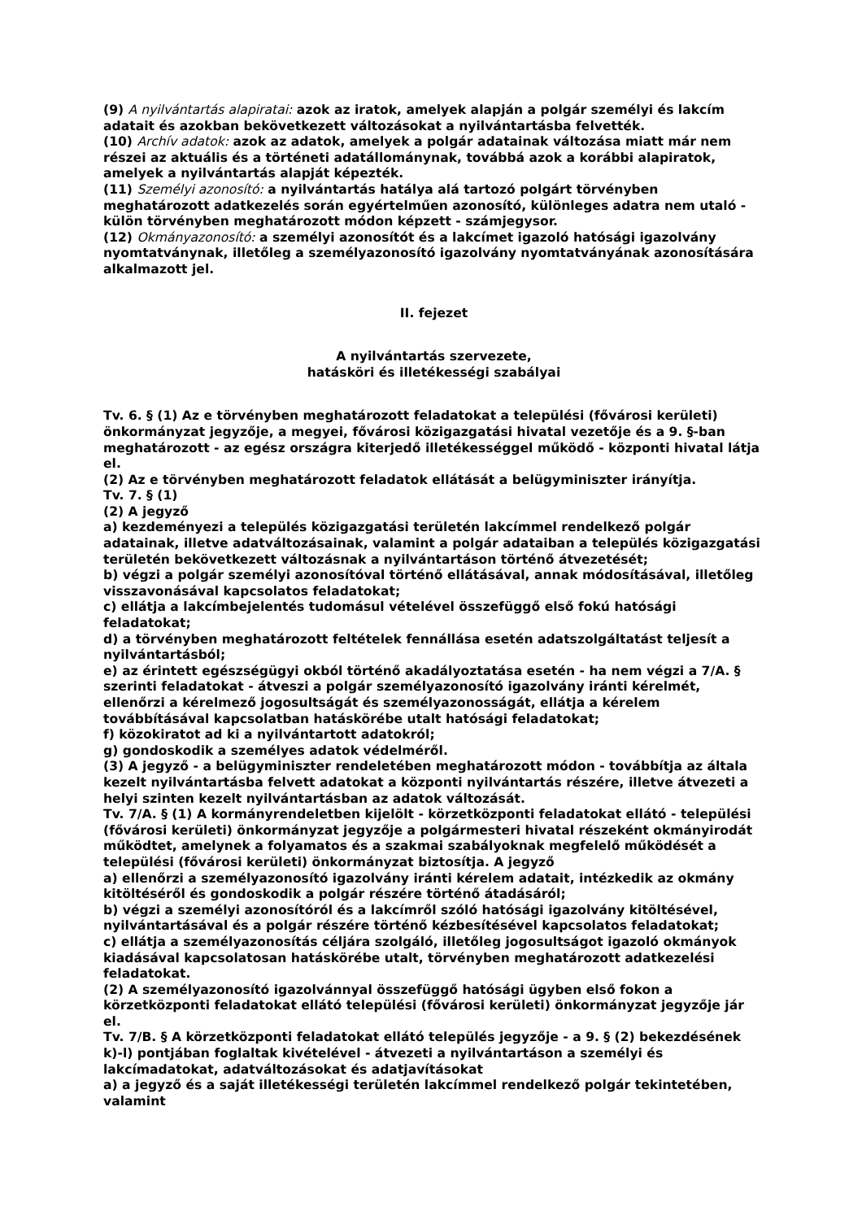(9) A nyilvántartás alapiratai: azok az iratok, amelyek alapján a polgár személyi és lakcím adatait és azokban bekövetkezett változásokat a nyilvántartásba felvették.
(10) Archív adatok: azok az adatok, amelyek a polgár adatainak változása miatt már nem részei az aktuális és a történeti adatállománynak, továbbá azok a korábbi alapiratok, amelyek a nyilvántartás alapját képezték.
(11) Személyi azonosító: a nyilvántartás hatálya alá tartozó polgárt törvényben meghatározott adatkezelés során egyértelműen azonosító, különleges adatra nem utaló - külön törvényben meghatározott módon képzett - számjegysor.
(12) Okmányazonosító: a személyi azonosítót és a lakcímet igazoló hatósági igazolvány nyomtatványnak, illetőleg a személyazonosító igazolvány nyomtatványának azonosítására alkalmazott jel.
II. fejezet
A nyilvántartás szervezete,
hatásköri és illetékességi szabályai
Tv. 6. § (1) Az e törvényben meghatározott feladatokat a települési (fővárosi kerületi) önkormányzat jegyzője, a megyei, fővárosi közigazgatási hivatal vezetője és a 9. §-ban meghatározott - az egész országra kiterjedő illetékességgel működő - központi hivatal látja el.
(2) Az e törvényben meghatározott feladatok ellátását a belügyminiszter irányítja.
Tv. 7. § (1)
(2) A jegyző
a) kezdeményezi a település közigazgatási területén lakcímmel rendelkező polgár adatainak, illetve adatváltozásainak, valamint a polgár adataiban a település közigazgatási területén bekövetkezett változásnak a nyilvántartáson történő átvezetését;
b) végzi a polgár személyi azonosítóval történő ellátásával, annak módosításával, illetőleg visszavonásával kapcsolatos feladatokat;
c) ellátja a lakcímbejelentés tudomásul vételével összefüggő első fokú hatósági feladatokat;
d) a törvényben meghatározott feltételek fennállása esetén adatszolgáltatást teljesít a nyilvántartásból;
e) az érintett egészségügyi okból történő akadályoztatása esetén - ha nem végzi a 7/A. § szerinti feladatokat - átveszi a polgár személyazonosító igazolvány iránti kérelmét, ellenőrzi a kérelmező jogosultságát és személyazonosságát, ellátja a kérelem továbbításával kapcsolatban hatáskörébe utalt hatósági feladatokat;
f) közokiratot ad ki a nyilvántartott adatokról;
g) gondoskodik a személyes adatok védelméről.
(3) A jegyző - a belügyminiszter rendeletében meghatározott módon - továbbítja az általa kezelt nyilvántartásba felvett adatokat a központi nyilvántartás részére, illetve átvezeti a helyi szinten kezelt nyilvántartásban az adatok változását.
Tv. 7/A. § (1) A kormányrendeletben kijelölt - körzetközponti feladatokat ellátó - települési (fővárosi kerületi) önkormányzat jegyzője a polgármesteri hivatal részeként okmányirodát működtet, amelynek a folyamatos és a szakmai szabályoknak megfelelő működését a települési (fővárosi kerületi) önkormányzat biztosítja. A jegyző
a) ellenőrzi a személyazonosító igazolvány iránti kérelem adatait, intézkedik az okmány kitöltéséről és gondoskodik a polgár részére történő átadásáról;
b) végzi a személyi azonosítóról és a lakcímről szóló hatósági igazolvány kitöltésével, nyilvántartásával és a polgár részére történő kézbesítésével kapcsolatos feladatokat;
c) ellátja a személyazonosítás céljára szolgáló, illetőleg jogosultságot igazoló okmányok kiadásával kapcsolatosan hatáskörébe utalt, törvényben meghatározott adatkezelési feladatokat.
(2) A személyazonosító igazolvánnyal összefüggő hatósági ügyben első fokon a körzetközponti feladatokat ellátó települési (fővárosi kerületi) önkormányzat jegyzője jár el.
Tv. 7/B. § A körzetközponti feladatokat ellátó település jegyzője - a 9. § (2) bekezdésének k)-l) pontjában foglaltak kivételével - átvezeti a nyilvántartáson a személyi és lakcímadatokat, adatváltozásokat és adatjavításokat
a) a jegyző és a saját illetékességi területén lakcímmel rendelkező polgár tekintetében, valamint